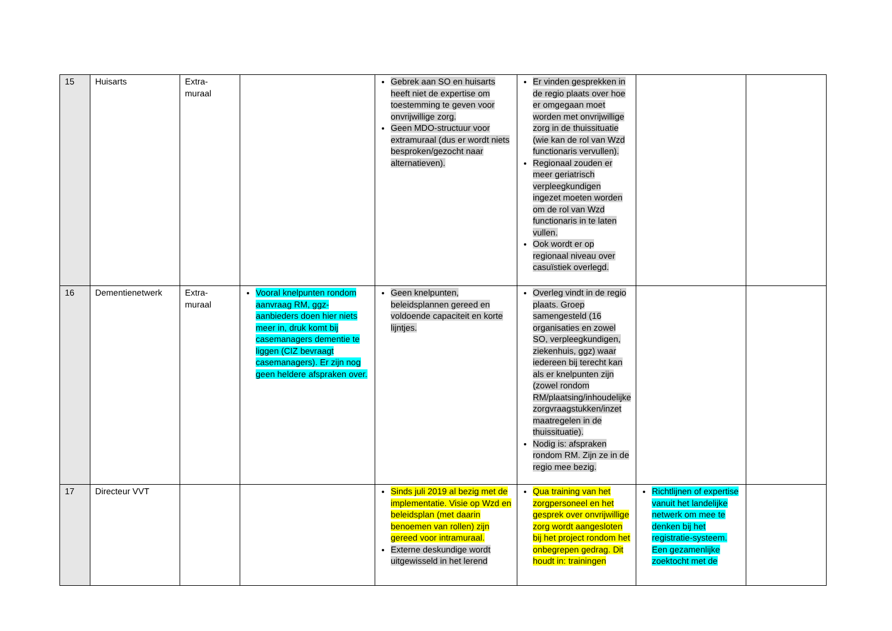| 15 | Huisarts | Extra- muraal | | Gebrek aan SO en huisarts heeft niet de expertise om toestemming te geven voor onvrijwillige zorg. Geen MDO-structuur voor extramuraal (dus er wordt niets besproken/gezocht naar alternatieven). | Er vinden gesprekken in de regio plaats over hoe er omgegaan moet worden met onvrijwillige zorg in de thuissituatie (wie kan de rol van Wzd functionaris vervullen). Regionaal zouden er meer geriatrisch verpleegkundigen ingezet moeten worden om de rol van Wzd functionaris in te laten vullen. Ook wordt er op regionaal niveau over casuïstiek overlegd. | | |
| 16 | Dementienetwerk | Extra- muraal | Vooral knelpunten rondom aanvraag RM, ggz-aanbieders doen hier niets meer in, druk komt bij casemanagers dementie te liggen (CIZ bevraagt casemanagers). Er zijn nog geen heldere afspraken over. | Geen knelpunten, beleidsplannen gereed en voldoende capaciteit en korte lijntjes. | Overleg vindt in de regio plaats. Groep samengesteld (16 organisaties en zowel SO, verpleegkundigen, ziekenhuis, ggz) waar iedereen bij terecht kan als er knelpunten zijn (zowel rondom RM/plaatsing/inhoudelijke zorgvraagstukken/inzet maatregelen in de thuissituatie). Nodig is: afspraken rondom RM. Zijn ze in de regio mee bezig. | | |
| 17 | Directeur VVT | | | Sinds juli 2019 al bezig met de implementatie. Visie op Wzd en beleidsplan (met daarin benoemen van rollen) zijn gereed voor intramuraal. Externe deskundige wordt uitgewisseld in het lerend | Qua training van het zorgpersoneel en het gesprek over onvrijwillige zorg wordt aangesloten bij het project rondom het onbegrepen gedrag. Dit houdt in: trainingen | Richtlijnen of expertise vanuit het landelijke netwerk om mee te denken bij het registratie-systeem. Een gezamenlijke zoektocht met de | |